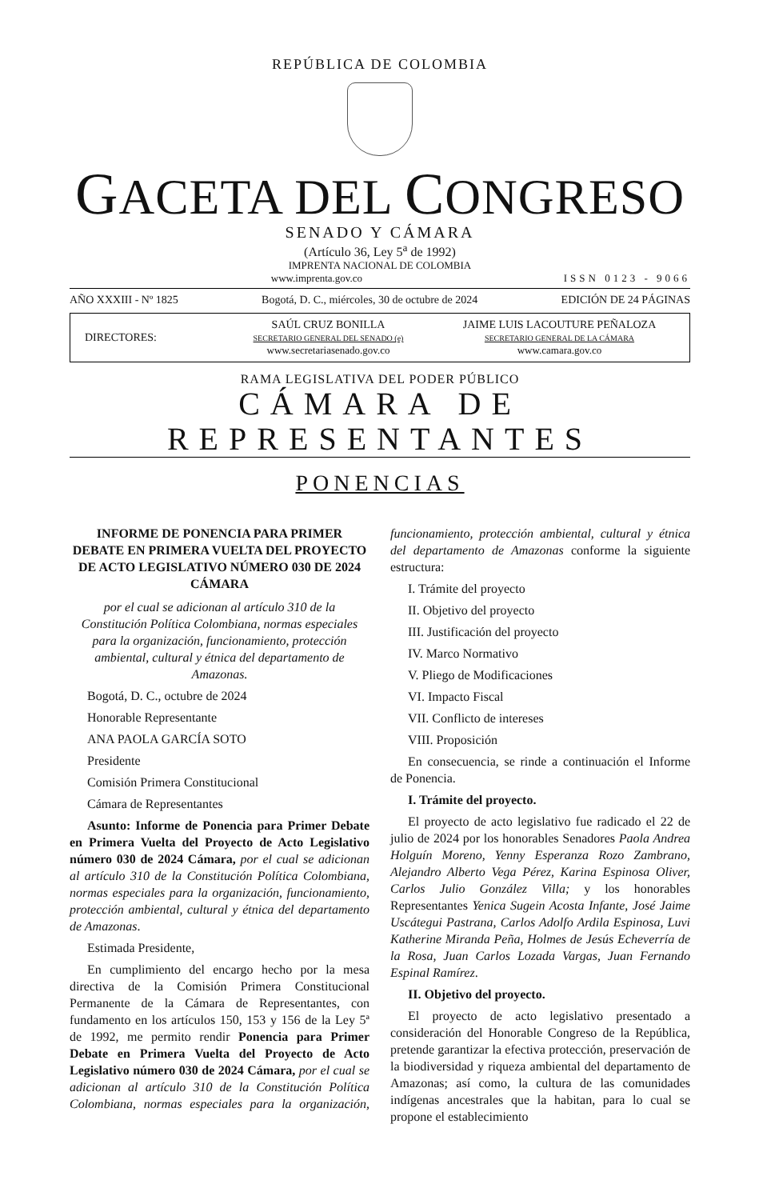REPÚBLICA DE COLOMBIA
GACETA DEL CONGRESO
SENADO Y CÁMARA
(Artículo 36, Ley 5<sup>a</sup> de 1992)
IMPRENTA NACIONAL DE COLOMBIA
www.imprenta.gov.co ISSN 0123 - 9066
AÑO XXXIII - Nº 1825 Bogotá, D. C., miércoles, 30 de octubre de 2024 EDICIÓN DE 24 PÁGINAS
DIRECTORES:
SAÚL CRUZ BONILLA
SECRETARIO GENERAL DEL SENADO (e)
www.secretariasenado.gov.co
JAIME LUIS LACOUTURE PEÑALOZA
SECRETARIO GENERAL DE LA CÁMARA
www.camara.gov.co
RAMA LEGISLATIVA DEL PODER PÚBLICO
CÁMARA DE REPRESENTANTES
PONENCIAS
INFORME DE PONENCIA PARA PRIMER DEBATE EN PRIMERA VUELTA DEL PROYECTO DE ACTO LEGISLATIVO NÚMERO 030 DE 2024 CÁMARA
por el cual se adicionan al artículo 310 de la Constitución Política Colombiana, normas especiales para la organización, funcionamiento, protección ambiental, cultural y étnica del departamento de Amazonas.
Bogotá, D. C., octubre de 2024
Honorable Representante
ANA PAOLA GARCÍA SOTO
Presidente
Comisión Primera Constitucional
Cámara de Representantes
Asunto: Informe de Ponencia para Primer Debate en Primera Vuelta del Proyecto de Acto Legislativo número 030 de 2024 Cámara, por el cual se adicionan al artículo 310 de la Constitución Política Colombiana, normas especiales para la organización, funcionamiento, protección ambiental, cultural y étnica del departamento de Amazonas.
Estimada Presidente,
En cumplimiento del encargo hecho por la mesa directiva de la Comisión Primera Constitucional Permanente de la Cámara de Representantes, con fundamento en los artículos 150, 153 y 156 de la Ley 5ª de 1992, me permito rendir Ponencia para Primer Debate en Primera Vuelta del Proyecto de Acto Legislativo número 030 de 2024 Cámara, por el cual se adicionan al artículo 310 de la Constitución Política Colombiana, normas especiales para la organización, funcionamiento, protección ambiental, cultural y étnica del departamento de Amazonas conforme la siguiente estructura:
I. Trámite del proyecto
II. Objetivo del proyecto
III. Justificación del proyecto
IV. Marco Normativo
V. Pliego de Modificaciones
VI. Impacto Fiscal
VII. Conflicto de intereses
VIII. Proposición
En consecuencia, se rinde a continuación el Informe de Ponencia.
I. Trámite del proyecto.
El proyecto de acto legislativo fue radicado el 22 de julio de 2024 por los honorables Senadores Paola Andrea Holguín Moreno, Yenny Esperanza Rozo Zambrano, Alejandro Alberto Vega Pérez, Karina Espinosa Oliver, Carlos Julio González Villa; y los honorables Representantes Yenica Sugein Acosta Infante, José Jaime Uscátegui Pastrana, Carlos Adolfo Ardila Espinosa, Luvi Katherine Miranda Peña, Holmes de Jesús Echeverría de la Rosa, Juan Carlos Lozada Vargas, Juan Fernando Espinal Ramírez.
II. Objetivo del proyecto.
El proyecto de acto legislativo presentado a consideración del Honorable Congreso de la República, pretende garantizar la efectiva protección, preservación de la biodiversidad y riqueza ambiental del departamento de Amazonas; así como, la cultura de las comunidades indígenas ancestrales que la habitan, para lo cual se propone el establecimiento